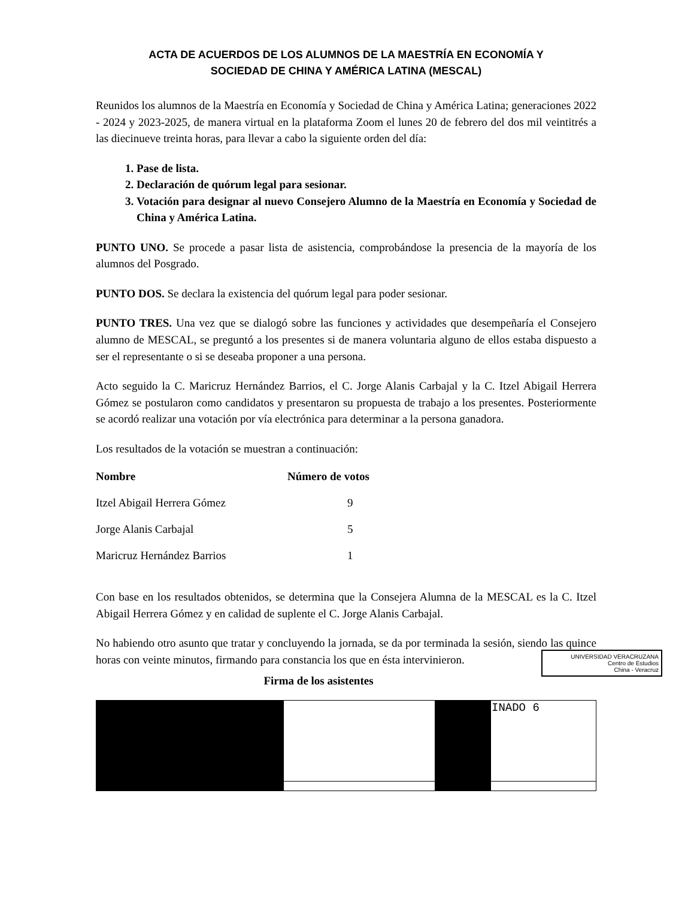ACTA DE ACUERDOS DE LOS ALUMNOS DE LA MAESTRÍA EN ECONOMÍA Y
SOCIEDAD DE CHINA Y AMÉRICA LATINA (MESCAL)
Reunidos los alumnos de la Maestría en Economía y Sociedad de China y América Latina; generaciones 2022 - 2024 y 2023-2025, de manera virtual en la plataforma Zoom el lunes 20 de febrero del dos mil veintitrés a las diecinueve treinta horas, para llevar a cabo la siguiente orden del día:
1. Pase de lista.
2. Declaración de quórum legal para sesionar.
3. Votación para designar al nuevo Consejero Alumno de la Maestría en Economía y Sociedad de China y América Latina.
PUNTO UNO. Se procede a pasar lista de asistencia, comprobándose la presencia de la mayoría de los alumnos del Posgrado.
PUNTO DOS. Se declara la existencia del quórum legal para poder sesionar.
PUNTO TRES. Una vez que se dialogó sobre las funciones y actividades que desempeñaría el Consejero alumno de MESCAL, se preguntó a los presentes si de manera voluntaria alguno de ellos estaba dispuesto a ser el representante o si se deseaba proponer a una persona.
Acto seguido la C. Maricruz Hernández Barrios, el C. Jorge Alanis Carbajal y la C. Itzel Abigail Herrera Gómez se postularon como candidatos y presentaron su propuesta de trabajo a los presentes. Posteriormente se acordó realizar una votación por vía electrónica para determinar a la persona ganadora.
Los resultados de la votación se muestran a continuación:
| Nombre | Número de votos |
| --- | --- |
| Itzel Abigail Herrera Gómez | 9 |
| Jorge Alanis Carbajal | 5 |
| Maricruz Hernández Barrios | 1 |
Con base en los resultados obtenidos, se determina que la Consejera Alumna de la MESCAL es la C. Itzel Abigail Herrera Gómez y en calidad de suplente el C. Jorge Alanis Carbajal.
No habiendo otro asunto que tratar y concluyendo la jornada, se da por terminada la sesión, siendo las quince horas con veinte minutos, firmando para constancia los que en ésta intervinieron.
UNIVERSIDAD VERACRUZANA
Centro de Estudios
China - Veracruz
Firma de los asistentes
| | | | INADO 6 |